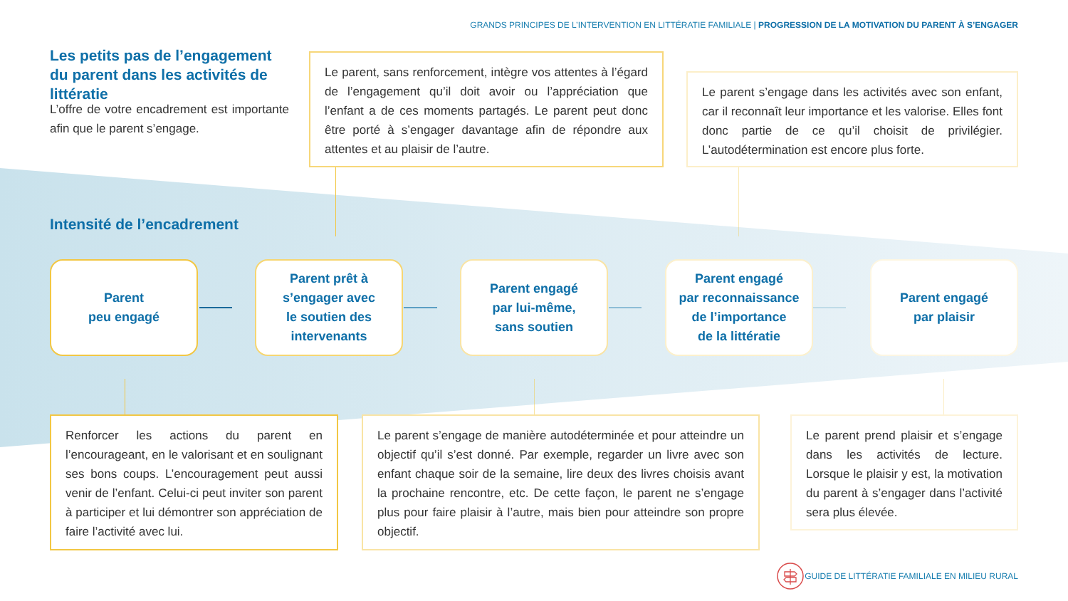GRANDS PRINCIPES DE L’INTERVENTION EN LITTÉRATIE FAMILIALE | PROGRESSION DE LA MOTIVATION DU PARENT À S’ENGAGER
Les petits pas de l’engagement du parent dans les activités de littératie
L’offre de votre encadrement est importante afin que le parent s’engage.
Le parent, sans renforcement, intègre vos attentes à l’égard de l’engagement qu’il doit avoir ou l’appréciation que l’enfant a de ces moments partagés. Le parent peut donc être porté à s’engager davantage afin de répondre aux attentes et au plaisir de l’autre.
Le parent s’engage dans les activités avec son enfant, car il reconnaît leur importance et les valorise. Elles font donc partie de ce qu’il choisit de privilégier. L’autodétermination est encore plus forte.
Intensité de l’encadrement
Parent
peu engagé
Parent prêt à
s’engager avec
le soutien des
intervenants
Parent engagé
par lui-même,
sans soutien
Parent engagé
par reconnaissance
de l’importance
de la littératie
Parent engagé
par plaisir
Renforcer les actions du parent en l’encourageant, en le valorisant et en soulignant ses bons coups. L’encouragement peut aussi venir de l’enfant. Celui-ci peut inviter son parent à participer et lui démontrer son appréciation de faire l’activité avec lui.
Le parent s’engage de manière autodéterminée et pour atteindre un objectif qu’il s’est donné. Par exemple, regarder un livre avec son enfant chaque soir de la semaine, lire deux des livres choisis avant la prochaine rencontre, etc. De cette façon, le parent ne s’engage plus pour faire plaisir à l’autre, mais bien pour atteindre son propre objectif.
Le parent prend plaisir et s’engage dans les activités de lecture. Lorsque le plaisir y est, la motivation du parent à s’engager dans l’activité sera plus élevée.
GUIDE DE LITTÉRATIE FAMILIALE EN MILIEU RURAL